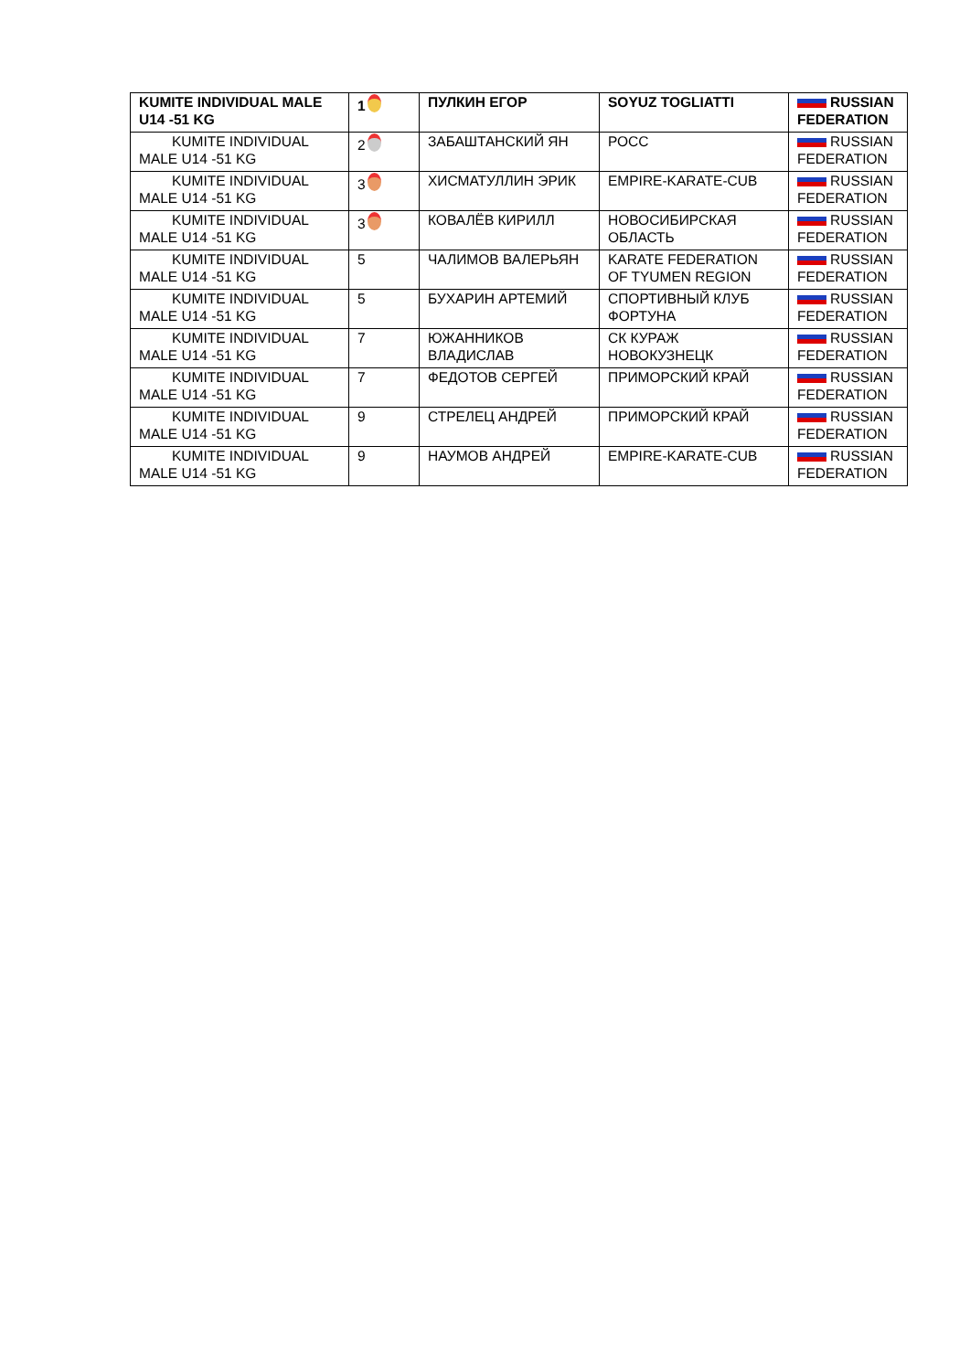| KUMITE INDIVIDUAL MALE U14 -51 KG | 1 | ПУЛКИН ЕГОР | SOYUZ TOGLIATTI | RUSSIAN FEDERATION |
| KUMITE INDIVIDUAL MALE U14 -51 KG | 2 | ЗАБАШТАНСКИЙ ЯН | РОСС | RUSSIAN FEDERATION |
| KUMITE INDIVIDUAL MALE U14 -51 KG | 3 | ХИСМАТУЛЛИН ЭРИК | EMPIRE-KARATE-CUB | RUSSIAN FEDERATION |
| KUMITE INDIVIDUAL MALE U14 -51 KG | 3 | КОВАЛЁВ КИРИЛЛ | НОВОСИБИРСКАЯ ОБЛАСТЬ | RUSSIAN FEDERATION |
| KUMITE INDIVIDUAL MALE U14 -51 KG | 5 | ЧАЛИМОВ ВАЛЕРЬЯН | KARATE FEDERATION OF TYUMEN REGION | RUSSIAN FEDERATION |
| KUMITE INDIVIDUAL MALE U14 -51 KG | 5 | БУХАРИН АРТЕМИЙ | СПОРТИВНЫЙ КЛУБ ФОРТУНА | RUSSIAN FEDERATION |
| KUMITE INDIVIDUAL MALE U14 -51 KG | 7 | ЮЖАННИКОВ ВЛАДИСЛАВ | СК КУРАЖ НОВОКУЗНЕЦК | RUSSIAN FEDERATION |
| KUMITE INDIVIDUAL MALE U14 -51 KG | 7 | ФЕДОТОВ СЕРГЕЙ | ПРИМОРСКИЙ КРАЙ | RUSSIAN FEDERATION |
| KUMITE INDIVIDUAL MALE U14 -51 KG | 9 | СТРЕЛЕЦ АНДРЕЙ | ПРИМОРСКИЙ КРАЙ | RUSSIAN FEDERATION |
| KUMITE INDIVIDUAL MALE U14 -51 KG | 9 | НАУМОВ АНДРЕЙ | EMPIRE-KARATE-CUB | RUSSIAN FEDERATION |